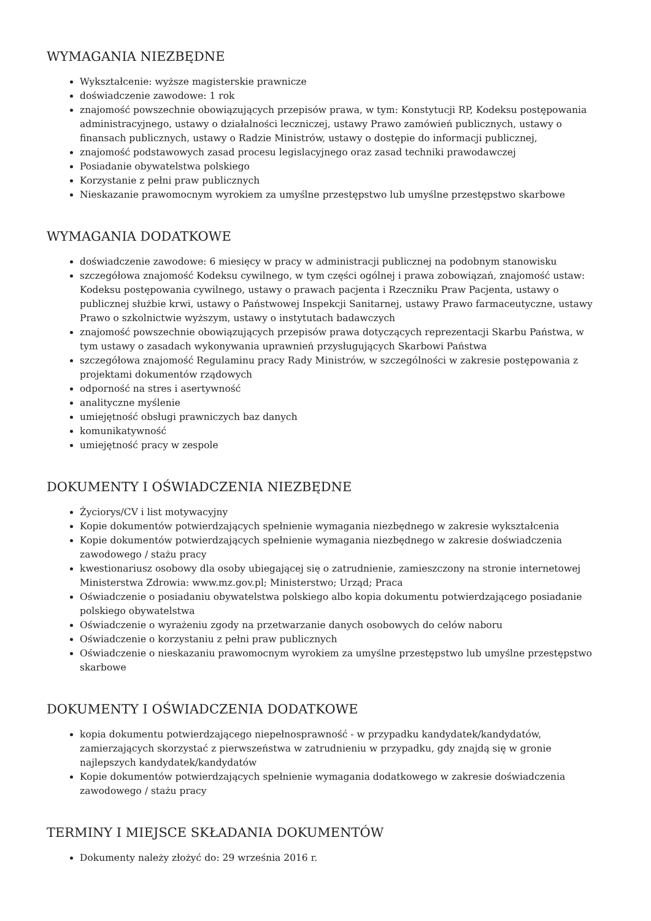WYMAGANIA NIEZBĘDNE
Wykształcenie: wyższe magisterskie prawnicze
doświadczenie zawodowe: 1 rok
znajomość powszechnie obowiązujących przepisów prawa, w tym: Konstytucji RP, Kodeksu postępowania administracyjnego, ustawy o działalności leczniczej, ustawy Prawo zamówień publicznych, ustawy o finansach publicznych, ustawy o Radzie Ministrów, ustawy o dostępie do informacji publicznej,
znajomość podstawowych zasad procesu legislacyjnego oraz zasad techniki prawodawczej
Posiadanie obywatelstwa polskiego
Korzystanie z pełni praw publicznych
Nieskazanie prawomocnym wyrokiem za umyślne przestępstwo lub umyślne przestępstwo skarbowe
WYMAGANIA DODATKOWE
doświadczenie zawodowe: 6 miesięcy w pracy w administracji publicznej na podobnym stanowisku
szczegółowa znajomość Kodeksu cywilnego, w tym części ogólnej i prawa zobowiązań, znajomość ustaw: Kodeksu postępowania cywilnego, ustawy o prawach pacjenta i Rzeczniku Praw Pacjenta, ustawy o publicznej służbie krwi, ustawy o Państwowej Inspekcji Sanitarnej, ustawy Prawo farmaceutyczne, ustawy Prawo o szkolnictwie wyższym, ustawy o instytutach badawczych
znajomość powszechnie obowiązujących przepisów prawa dotyczących reprezentacji Skarbu Państwa, w tym ustawy o zasadach wykonywania uprawnień przysługujących Skarbowi Państwa
szczegółowa znajomość Regulaminu pracy Rady Ministrów, w szczególności w zakresie postępowania z projektami dokumentów rządowych
odporność na stres i asertywność
analityczne myślenie
umiejętność obsługi prawniczych baz danych
komunikatywność
umiejętność pracy w zespole
DOKUMENTY I OŚWIADCZENIA NIEZBĘDNE
Życiorys/CV i list motywacyjny
Kopie dokumentów potwierdzających spełnienie wymagania niezbędnego w zakresie wykształcenia
Kopie dokumentów potwierdzających spełnienie wymagania niezbędnego w zakresie doświadczenia zawodowego / stażu pracy
kwestionariusz osobowy dla osoby ubiegającej się o zatrudnienie, zamieszczony na stronie internetowej Ministerstwa Zdrowia: www.mz.gov.pl; Ministerstwo; Urząd; Praca
Oświadczenie o posiadaniu obywatelstwa polskiego albo kopia dokumentu potwierdzającego posiadanie polskiego obywatelstwa
Oświadczenie o wyrażeniu zgody na przetwarzanie danych osobowych do celów naboru
Oświadczenie o korzystaniu z pełni praw publicznych
Oświadczenie o nieskazaniu prawomocnym wyrokiem za umyślne przestępstwo lub umyślne przestępstwo skarbowe
DOKUMENTY I OŚWIADCZENIA DODATKOWE
kopia dokumentu potwierdzającego niepełnosprawność - w przypadku kandydatek/kandydatów, zamierzających skorzystać z pierwszeństwa w zatrudnieniu w przypadku, gdy znajdą się w gronie najlepszych kandydatek/kandydatów
Kopie dokumentów potwierdzających spełnienie wymagania dodatkowego w zakresie doświadczenia zawodowego / stażu pracy
TERMINY I MIEJSCE SKŁADANIA DOKUMENTÓW
Dokumenty należy złożyć do: 29 września 2016 r.